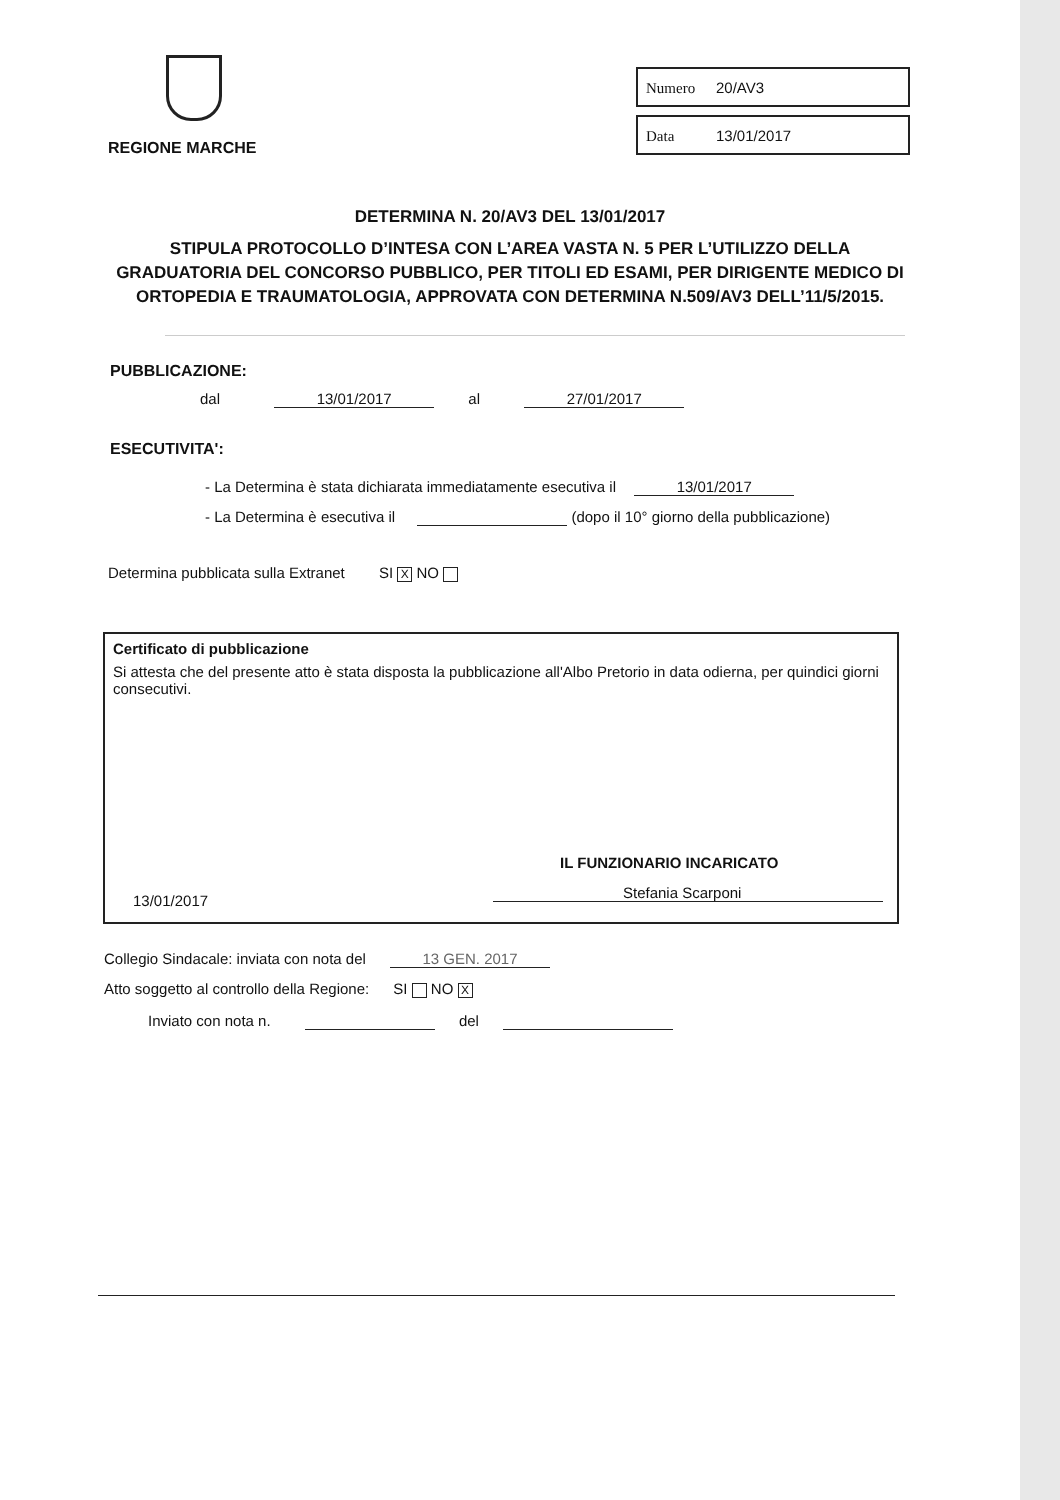REGIONE MARCHE
Numero 20/AV3
Data 13/01/2017
DETERMINA N. 20/AV3 DEL 13/01/2017
STIPULA PROTOCOLLO D’INTESA CON L’AREA VASTA N. 5 PER L’UTILIZZO DELLA GRADUATORIA DEL CONCORSO PUBBLICO, PER TITOLI ED ESAMI, PER DIRIGENTE MEDICO DI ORTOPEDIA E TRAUMATOLOGIA, APPROVATA CON DETERMINA N.509/AV3 DELL’11/5/2015.
PUBBLICAZIONE:
dal 13/01/2017 al 27/01/2017
ESECUTIVITA':
- La Determina è stata dichiarata immediatamente esecutiva il 13/01/2017
- La Determina è esecutiva il (dopo il 10° giorno della pubblicazione)
Determina pubblicata sulla Extranet SI X NO
Certificato di pubblicazione
Si attesta che del presente atto è stata disposta la pubblicazione all'Albo Pretorio in data odierna, per quindici giorni consecutivi.
IL FUNZIONARIO INCARICATO
13/01/2017 Stefania Scarponi
Collegio Sindacale: inviata con nota del 13 GEN. 2017
Atto soggetto al controllo della Regione: SI NO X
Inviato con nota n. del